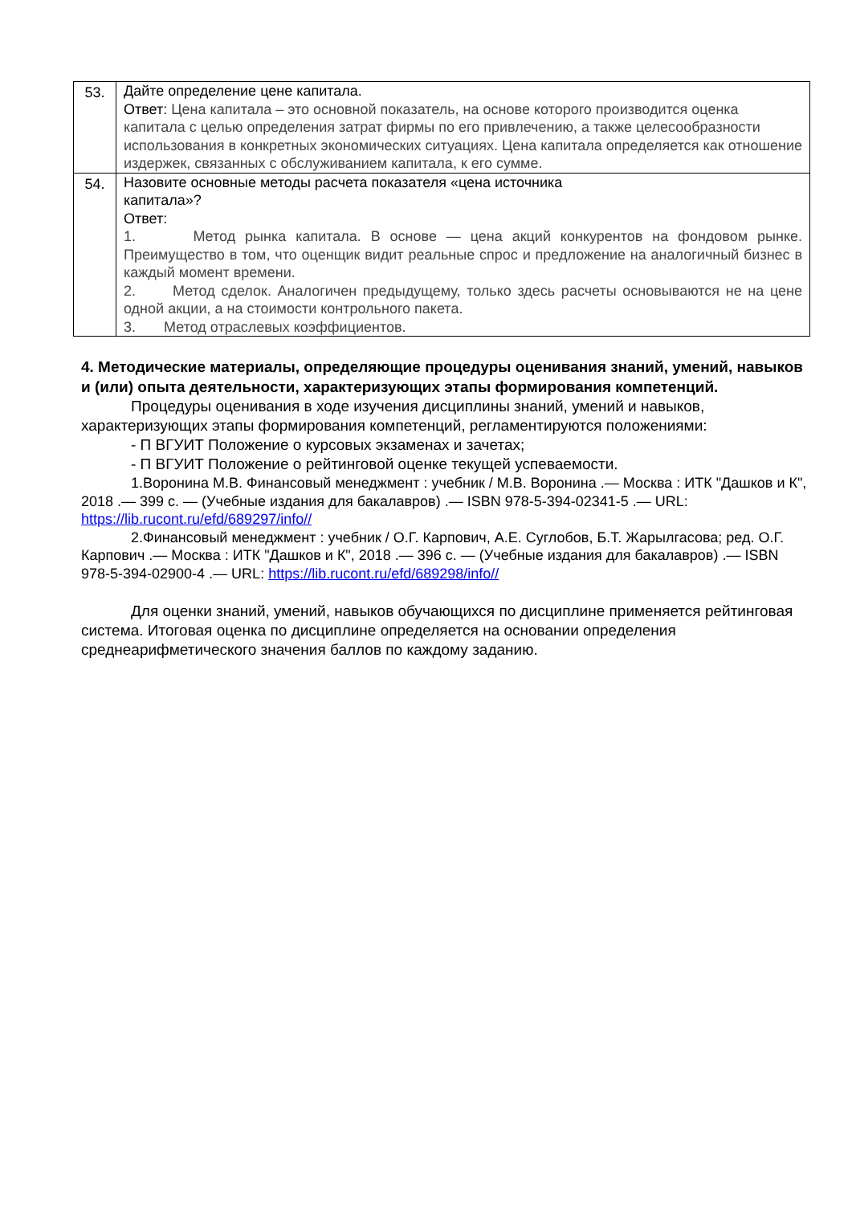| 53. | Дайте определение цене капитала. Ответ: Цена капитала – это основной показатель, на основе которого производится оценка капитала с целью определения затрат фирмы по его привлечению, а также целесообразности использования в конкретных экономических ситуациях. Цена капитала определяется как отношение издержек, связанных с обслуживанием капитала, к его сумме. |
| 54. | Назовите основные методы расчета показателя «цена источника капитала»? Ответ: 1. Метод рынка капитала. В основе — цена акций конкурентов на фондовом рынке. Преимущество в том, что оценщик видит реальные спрос и предложение на аналогичный бизнес в каждый момент времени. 2. Метод сделок. Аналогичен предыдущему, только здесь расчеты основываются не на цене одной акции, а на стоимости контрольного пакета. 3. Метод отраслевых коэффициентов. |
4. Методические материалы, определяющие процедуры оценивания знаний, умений, навыков и (или) опыта деятельности, характеризующих этапы формирования компетенций.
Процедуры оценивания в ходе изучения дисциплины знаний, умений и навыков, характеризующих этапы формирования компетенций, регламентируются положениями:
- П ВГУИТ Положение о курсовых экзаменах и зачетах;
- П ВГУИТ Положение о рейтинговой оценке текущей успеваемости.
1.Воронина М.В. Финансовый менеджмент : учебник / М.В. Воронина .— Москва : ИТК "Дашков и К", 2018 .— 399 с. — (Учебные издания для бакалавров) .— ISBN 978-5-394-02341-5 .— URL: https://lib.rucont.ru/efd/689297/info//
2.Финансовый менеджмент : учебник / О.Г. Карпович, А.Е. Суглобов, Б.Т. Жарылгасова; ред. О.Г. Карпович .— Москва : ИТК "Дашков и К", 2018 .— 396 с. — (Учебные издания для бакалавров) .— ISBN 978-5-394-02900-4 .— URL: https://lib.rucont.ru/efd/689298/info//
Для оценки знаний, умений, навыков обучающихся по дисциплине применяется рейтинговая система. Итоговая оценка по дисциплине определяется на основании определения среднеарифметического значения баллов по каждому заданию.